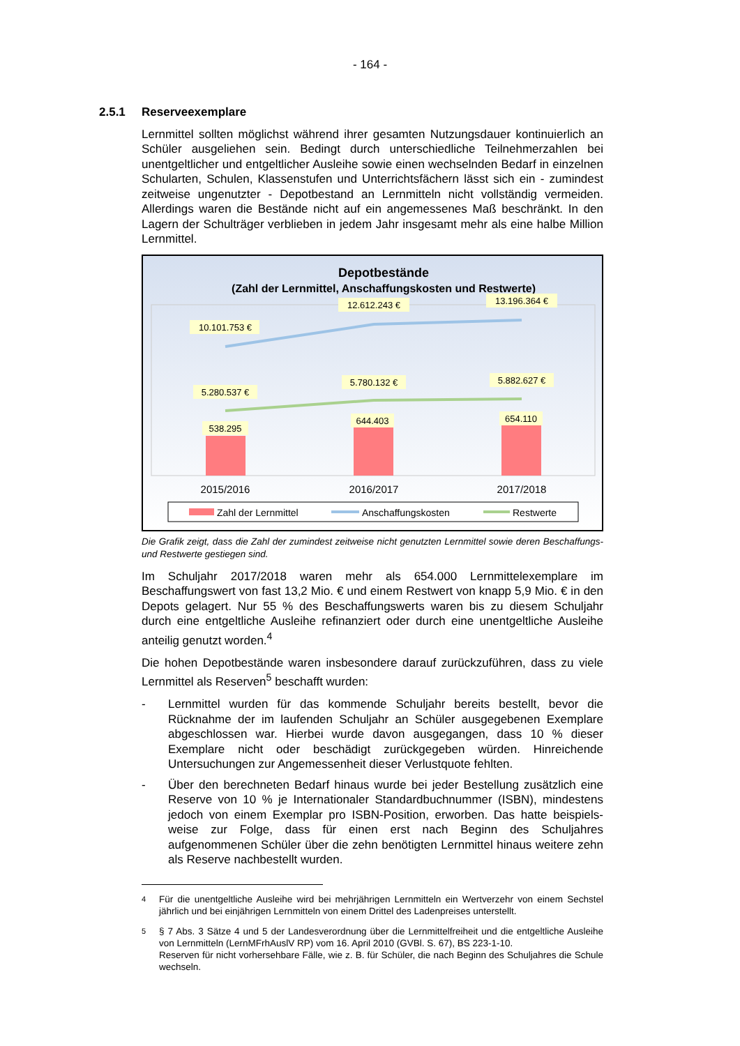- 164 -
2.5.1 Reserveexemplare
Lernmittel sollten möglichst während ihrer gesamten Nutzungsdauer kontinuierlich an Schüler ausgeliehen sein. Bedingt durch unterschiedliche Teilnehmerzahlen bei unentgeltlicher und entgeltlicher Ausleihe sowie einen wechselnden Bedarf in einzelnen Schularten, Schulen, Klassenstufen und Unterrichtsfächern lässt sich ein - zumindest zeitweise ungenutzter - Depotbestand an Lernmitteln nicht vollständig vermeiden. Allerdings waren die Bestände nicht auf ein angemessenes Maß beschränkt. In den Lagern der Schulträger verblieben in jedem Jahr insgesamt mehr als eine halbe Million Lernmittel.
Depotbestände
(Zahl der Lernmittel, Anschaffungskosten und Restwerte)
10.101.753 €
12.612.243 €
13.196.364 €
5.280.537 €
5.780.132 €
5.882.627 €
538.295
644.403
654.110
2015/2016
2016/2017
2017/2018
Zahl der Lernmittel
Anschaffungskosten
Restwerte
Die Grafik zeigt, dass die Zahl der zumindest zeitweise nicht genutzten Lernmittel sowie deren Beschaffungs- und Restwerte gestiegen sind.
Im Schuljahr 2017/2018 waren mehr als 654.000 Lernmittelexemplare im Beschaffungswert von fast 13,2 Mio. € und einem Restwert von knapp 5,9 Mio. € in den Depots gelagert. Nur 55 % des Beschaffungswerts waren bis zu diesem Schuljahr durch eine entgeltliche Ausleihe refinanziert oder durch eine unentgeltliche Ausleihe anteilig genutzt worden.<sup>4</sup>
Die hohen Depotbestände waren insbesondere darauf zurückzuführen, dass zu viele Lernmittel als Reserven<sup>5</sup> beschafft wurden:
- Lernmittel wurden für das kommende Schuljahr bereits bestellt, bevor die Rücknahme der im laufenden Schuljahr an Schüler ausgegebenen Exemplare abgeschlossen war. Hierbei wurde davon ausgegangen, dass 10 % dieser Exemplare nicht oder beschädigt zurückgegeben würden. Hinreichende Untersuchungen zur Angemessenheit dieser Verlustquote fehlten.
- Über den berechneten Bedarf hinaus wurde bei jeder Bestellung zusätzlich eine Reserve von 10 % je Internationaler Standardbuchnummer (ISBN), mindestens jedoch von einem Exemplar pro ISBN-Position, erworben. Das hatte beispiels- weise zur Folge, dass für einen erst nach Beginn des Schuljahres aufgenommenen Schüler über die zehn benötigten Lernmittel hinaus weitere zehn als Reserve nachbestellt wurden.
4
Für die unentgeltliche Ausleihe wird bei mehrjährigen Lernmitteln ein Wertverzehr von einem Sechstel jährlich und bei einjährigen Lernmitteln von einem Drittel des Ladenpreises unterstellt.
5
§ 7 Abs. 3 Sätze 4 und 5 der Landesverordnung über die Lernmittelfreiheit und die entgeltliche Ausleihe von Lernmitteln (LernMFrhAuslV RP) vom 16. April 2010 (GVBl. S. 67), BS 223-1-10.
Reserven für nicht vorhersehbare Fälle, wie z. B. für Schüler, die nach Beginn des Schuljahres die Schule wechseln.